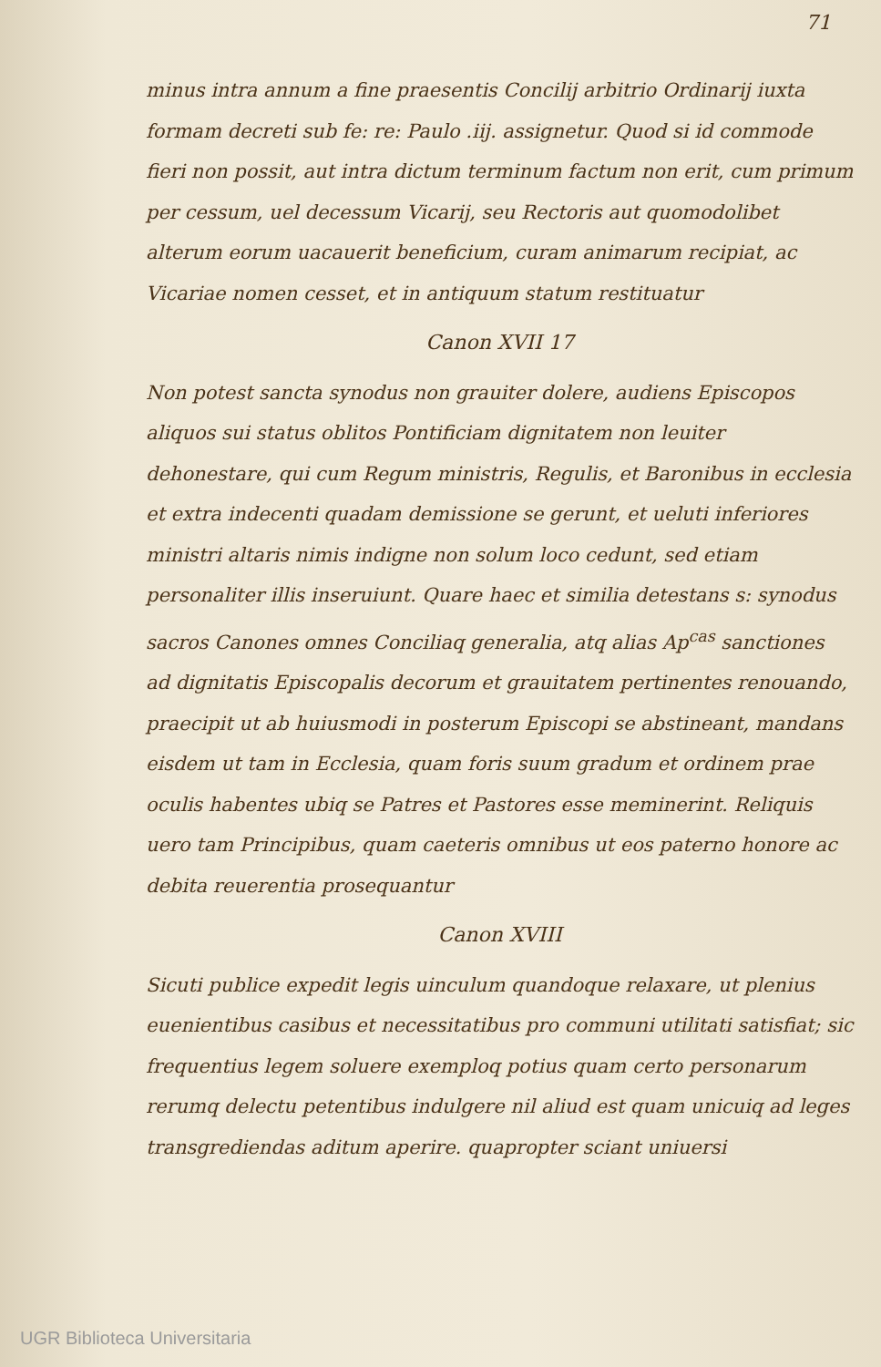71
minus intra annum a fine praesentis Concilij arbitrio Ordinarij iuxta formam decreti sub fe: re: Paulo .iij. assignetur. Quod si id commode fieri non possit, aut intra dictum terminum factum non erit, cum primum per cessum, uel decessum Vicarij, seu Rectoris aut quomodolibet alterum eorum uacauerit beneficium, curam animarum recipiat, ac Vicariae nomen cesset, et in antiquum statum restituatur
Canon XVII 17
Non potest sancta synodus non grauiter dolere, audiens Episcopos aliquos sui status oblitos Pontificiam dignitatem non leuiter dehonestare, qui cum Regum ministris, Regulis, et Baronibus in ecclesia et extra indecenti quadam demissione se gerunt, et ueluti inferiores ministri altaris nimis indigne non solum loco cedunt, sed etiam personaliter illis inseruiunt. Quare haec et similia detestans s: synodus sacros Canones omnes Conciliaq generalia, atq alias Ap<sup>cas</sup> sanctiones ad dignitatis Episcopalis decorum et grauitatem pertinentes renouando, praecipit ut ab huiusmodi in posterum Episcopi se abstineant, mandans eisdem ut tam in Ecclesia, quam foris suum gradum et ordinem prae oculis habentes ubiq se Patres et Pastores esse meminerint. Reliquis uero tam Principibus, quam caeteris omnibus ut eos paterno honore ac debita reuerentia prosequantur
Canon XVIII
Sicuti publice expedit legis uinculum quandoque relaxare, ut plenius euenientibus casibus et necessitatibus pro communi utilitati satisfiat; sic frequentius legem soluere exemploq potius quam certo personarum rerumq delectu petentibus indulgere nil aliud est quam unicuiq ad leges transgrediendas aditum aperire. quapropter sciant uniuersi
UGR Biblioteca Universitaria